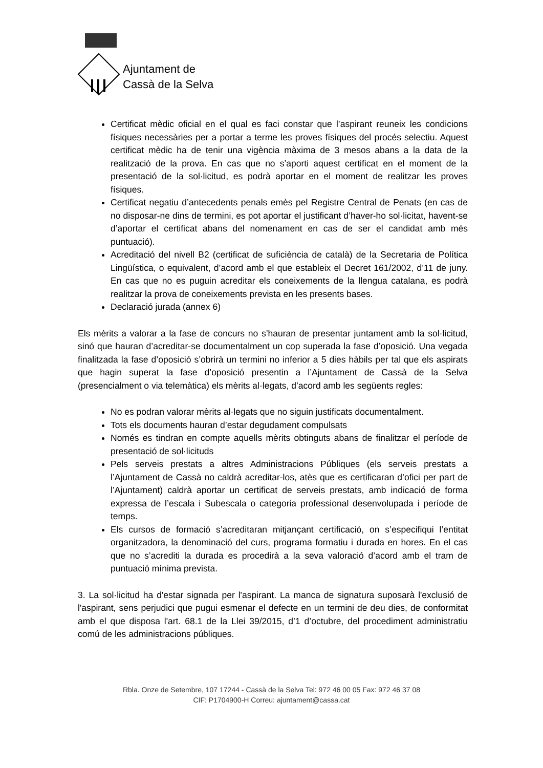Ajuntament de
Cassà de la Selva
Certificat mèdic oficial en el qual es faci constar que l’aspirant reuneix les condicions físiques necessàries per a portar a terme les proves físiques del procés selectiu. Aquest certificat mèdic ha de tenir una vigència màxima de 3 mesos abans a la data de la realització de la prova. En cas que no s’aporti aquest certificat en el moment de la presentació de la sol·licitud, es podrà aportar en el moment de realitzar les proves físiques.
Certificat negatiu d’antecedents penals emès pel Registre Central de Penats (en cas de no disposar-ne dins de termini, es pot aportar el justificant d’haver-ho sol·licitat, havent-se d’aportar el certificat abans del nomenament en cas de ser el candidat amb més puntuació).
Acreditació del nivell B2 (certificat de suficiència de català) de la Secretaria de Política Lingüística, o equivalent, d’acord amb el que estableix el Decret 161/2002, d’11 de juny. En cas que no es puguin acreditar els coneixements de la llengua catalana, es podrà realitzar la prova de coneixements prevista en les presents bases.
Declaració jurada (annex 6)
Els mèrits a valorar a la fase de concurs no s’hauran de presentar juntament amb la sol·licitud, sinó que hauran d’acreditar-se documentalment un cop superada la fase d’oposició. Una vegada finalitzada la fase d’oposició s’obrirà un termini no inferior a 5 dies hàbils per tal que els aspirats que hagin superat la fase d’oposició presentin a l’Ajuntament de Cassà de la Selva (presencialment o via telemàtica) els mèrits al·legats, d’acord amb les següents regles:
No es podran valorar mèrits al·legats que no siguin justificats documentalment.
Tots els documents hauran d’estar degudament compulsats
Només es tindran en compte aquells mèrits obtinguts abans de finalitzar el període de presentació de sol·licituds
Pels serveis prestats a altres Administracions Públiques (els serveis prestats a l’Ajuntament de Cassà no caldrà acreditar-los, atès que es certificaran d’ofici per part de l’Ajuntament) caldrà aportar un certificat de serveis prestats, amb indicació de forma expressa de l’escala i Subescala o categoria professional desenvolupada i període de temps.
Els cursos de formació s’acreditaran mitjançant certificació, on s’especifiqui l’entitat organitzadora, la denominació del curs, programa formatiu i durada en hores. En el cas que no s’acrediti la durada es procedirà a la seva valoració d’acord amb el tram de puntuació mínima prevista.
3. La sol·licitud ha d'estar signada per l'aspirant. La manca de signatura suposarà l'exclusió de l'aspirant, sens perjudici que pugui esmenar el defecte en un termini de deu dies, de conformitat amb el que disposa l'art. 68.1 de la Llei 39/2015, d’1 d’octubre, del procediment administratiu comú de les administracions públiques.
Rbla. Onze de Setembre, 107 17244 - Cassà de la Selva Tel: 972 46 00 05 Fax: 972 46 37 08
CIF: P1704900-H Correu: ajuntament@cassa.cat